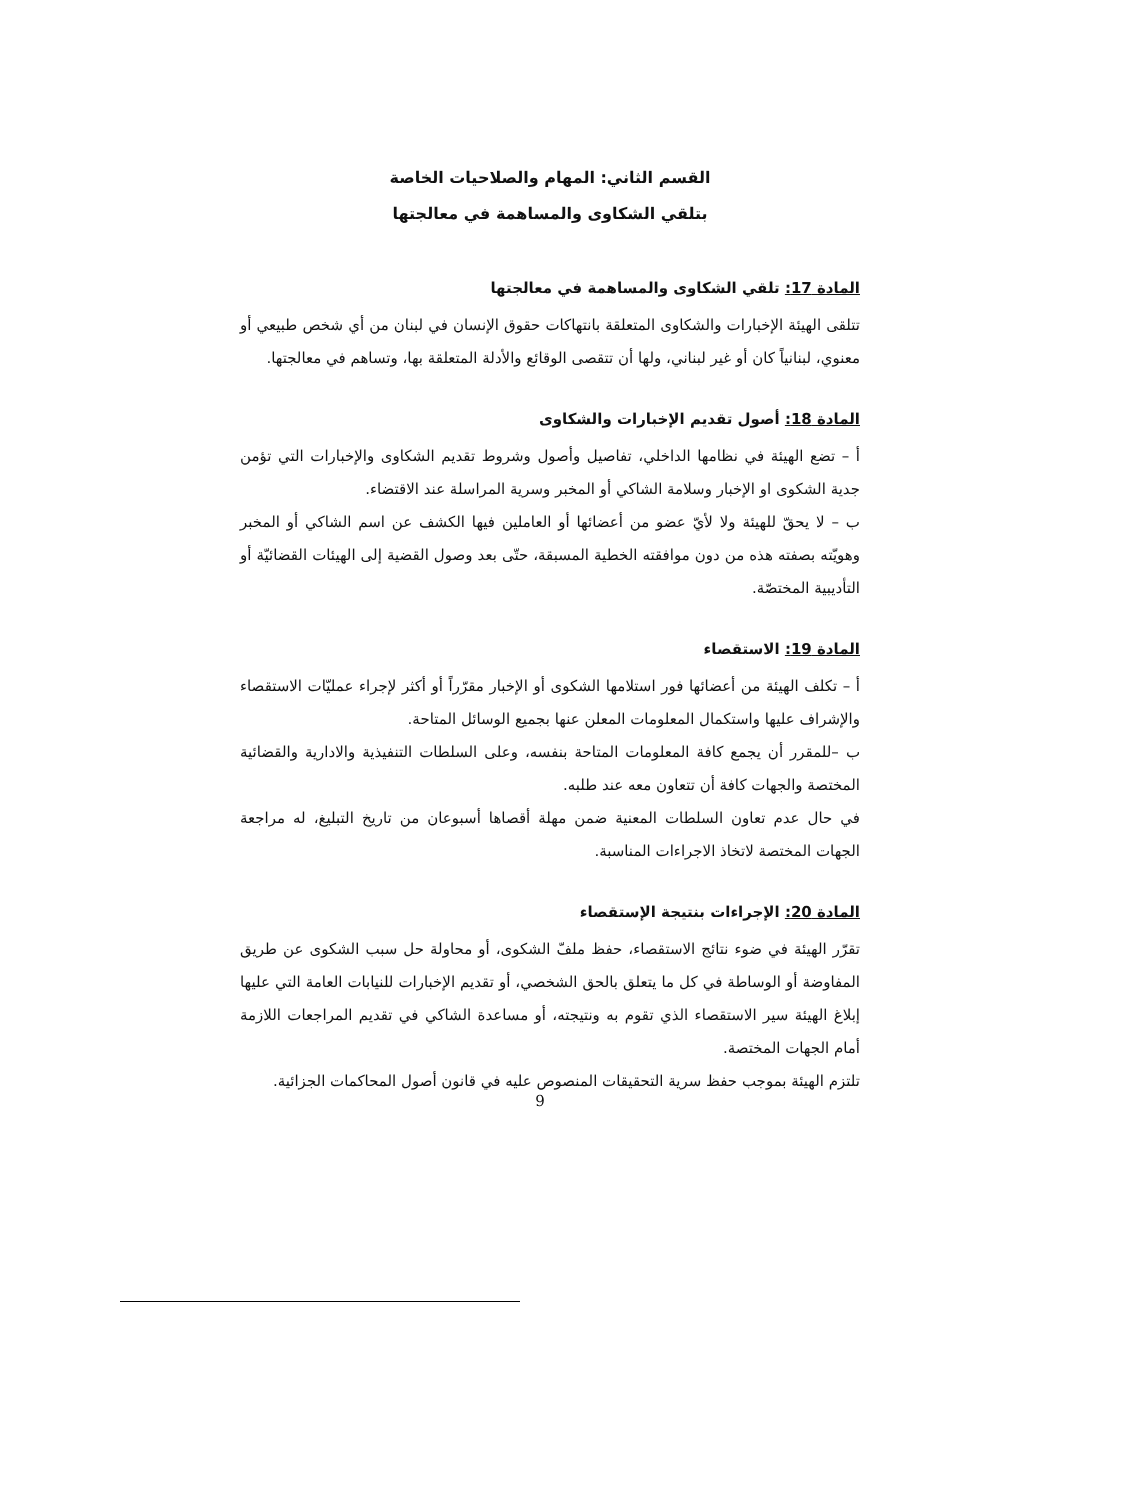القسم الثاني: المهام والصلاحيات الخاصة
بتلقي الشكاوى والمساهمة في معالجتها
المادة 17: تلقي الشكاوى والمساهمة في معالجتها
تتلقى الهيئة الإخبارات والشكاوى المتعلقة بانتهاكات حقوق الإنسان في لبنان من أي شخص طبيعي أو معنوي، لبنانياً كان أو غير لبناني، ولها أن تتقصى الوقائع والأدلة المتعلقة بها، وتساهم في معالجتها.
المادة 18: أصول تقديم الإخبارات والشكاوى
أ – تضع الهيئة في نظامها الداخلي، تفاصيل وأصول وشروط تقديم الشكاوى والإخبارات التي تؤمن جدية الشكوى او الإخبار وسلامة الشاكي أو المخبر وسرية المراسلة عند الاقتضاء.
ب – لا يحقّ للهيئة ولا لأيّ عضو من أعضائها أو العاملين فيها الكشف عن اسم الشاكي أو المخبر وهويّته بصفته هذه من دون موافقته الخطية المسبقة، حتّى بعد وصول القضية إلى الهيئات القضائيّة أو التأديبية المختصّة.
المادة 19: الاستقصاء
أ – تكلف الهيئة من أعضائها فور استلامها الشكوى أو الإخبار مقرّراً أو أكثر لإجراء عمليّات الاستقصاء والإشراف عليها واستكمال المعلومات المعلن عنها بجميع الوسائل المتاحة.
ب –للمقرر أن يجمع كافة المعلومات المتاحة بنفسه، وعلى السلطات التنفيذية والادارية والقضائية المختصة والجهات كافة أن تتعاون معه عند طلبه.
في حال عدم تعاون السلطات المعنية ضمن مهلة أقصاها أسبوعان من تاريخ التبليغ، له مراجعة الجهات المختصة لاتخاذ الاجراءات المناسبة.
المادة 20: الإجراءات بنتيجة الإستقصاء
تقرّر الهيئة في ضوء نتائج الاستقصاء، حفظ ملفّ الشكوى، أو محاولة حل سبب الشكوى عن طريق المفاوضة أو الوساطة في كل ما يتعلق بالحق الشخصي، أو تقديم الإخبارات للنيابات العامة التي عليها إبلاغ الهيئة سير الاستقصاء الذي تقوم به ونتيجته، أو مساعدة الشاكي في تقديم المراجعات اللازمة أمام الجهات المختصة.
تلتزم الهيئة بموجب حفظ سرية التحقيقات المنصوص عليه في قانون أصول المحاكمات الجزائية.
9